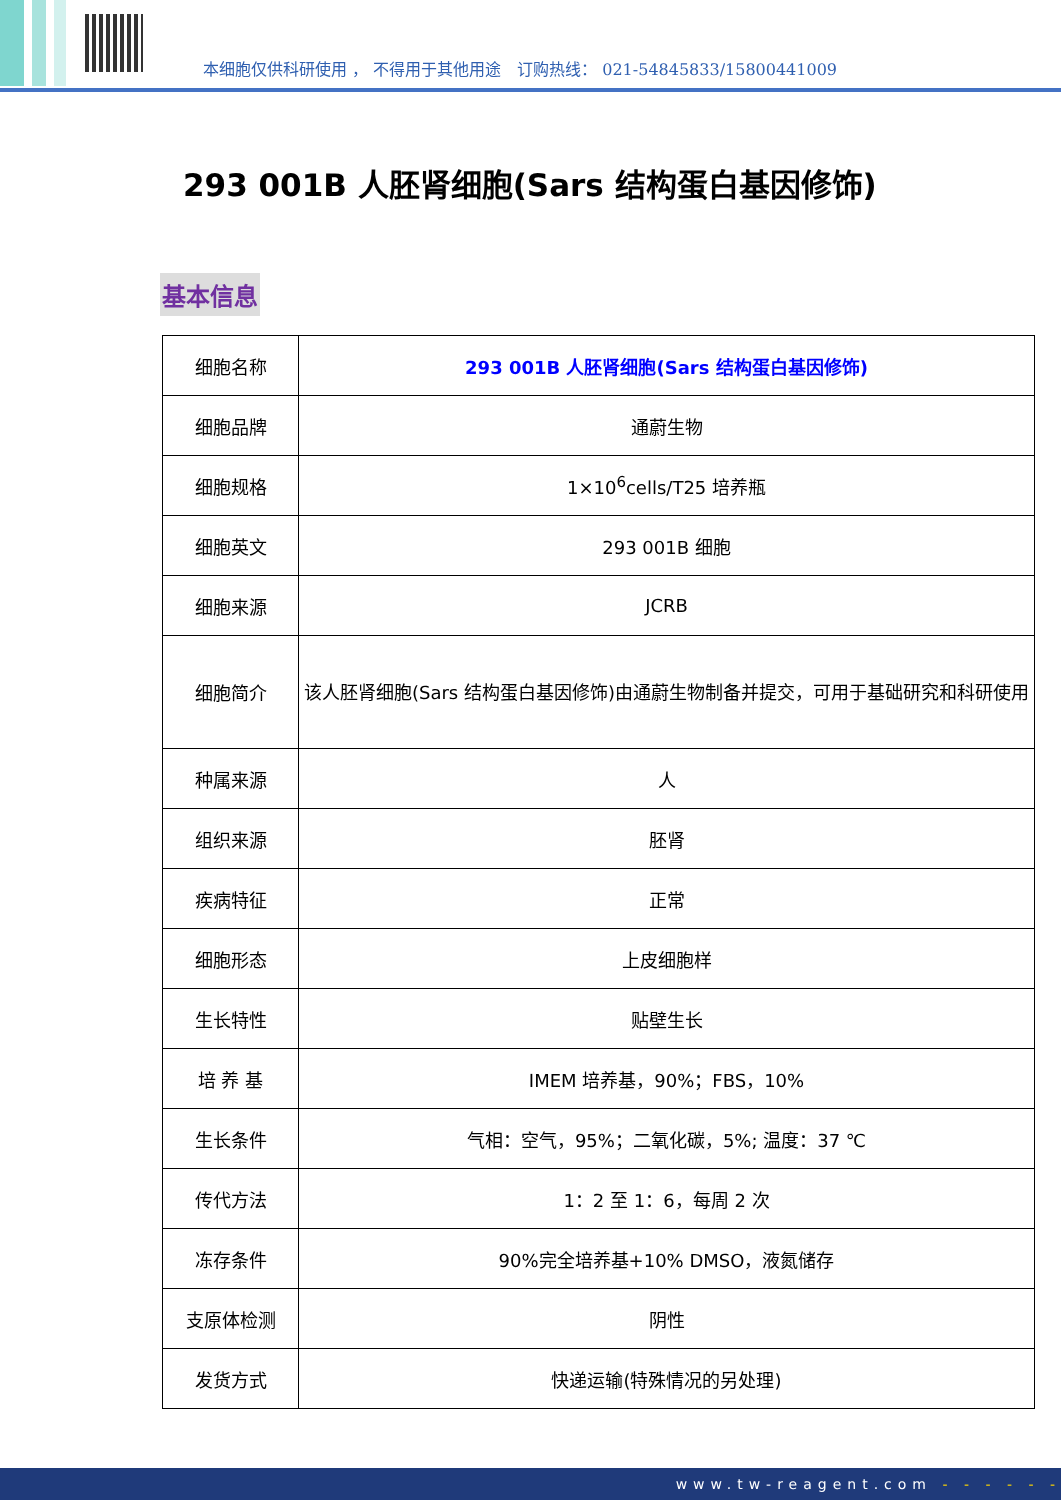本细胞仅供科研使用 ， 不得用于其他用途　订购热线： 021-54845833/15800441009
293 001B 人胚肾细胞(Sars 结构蛋白基因修饰)
基本信息
| 细胞名称 | 293 001B 人胚肾细胞(Sars 结构蛋白基因修饰) |
| 细胞品牌 | 通蔚生物 |
| 细胞规格 | 1×10<sup>6</sup>cells/T25 培养瓶 |
| 细胞英文 | 293 001B 细胞 |
| 细胞来源 | JCRB |
| 细胞简介 | 该人胚肾细胞(Sars 结构蛋白基因修饰)由通蔚生物制备并提交，可用于基础研究和科研使用 |
| 种属来源 | 人 |
| 组织来源 | 胚肾 |
| 疾病特征 | 正常 |
| 细胞形态 | 上皮细胞样 |
| 生长特性 | 贴壁生长 |
| 培 养 基 | IMEM 培养基，90%；FBS，10% |
| 生长条件 | 气相：空气，95%；二氧化碳，5%; 温度：37 ℃ |
| 传代方法 | 1：2 至 1：6，每周 2 次 |
| 冻存条件 | 90%完全培养基+10% DMSO，液氮储存 |
| 支原体检测 | 阴性 |
| 发货方式 | 快递运输(特殊情况的另处理) |
www.tw-reagent.com - - - - - -